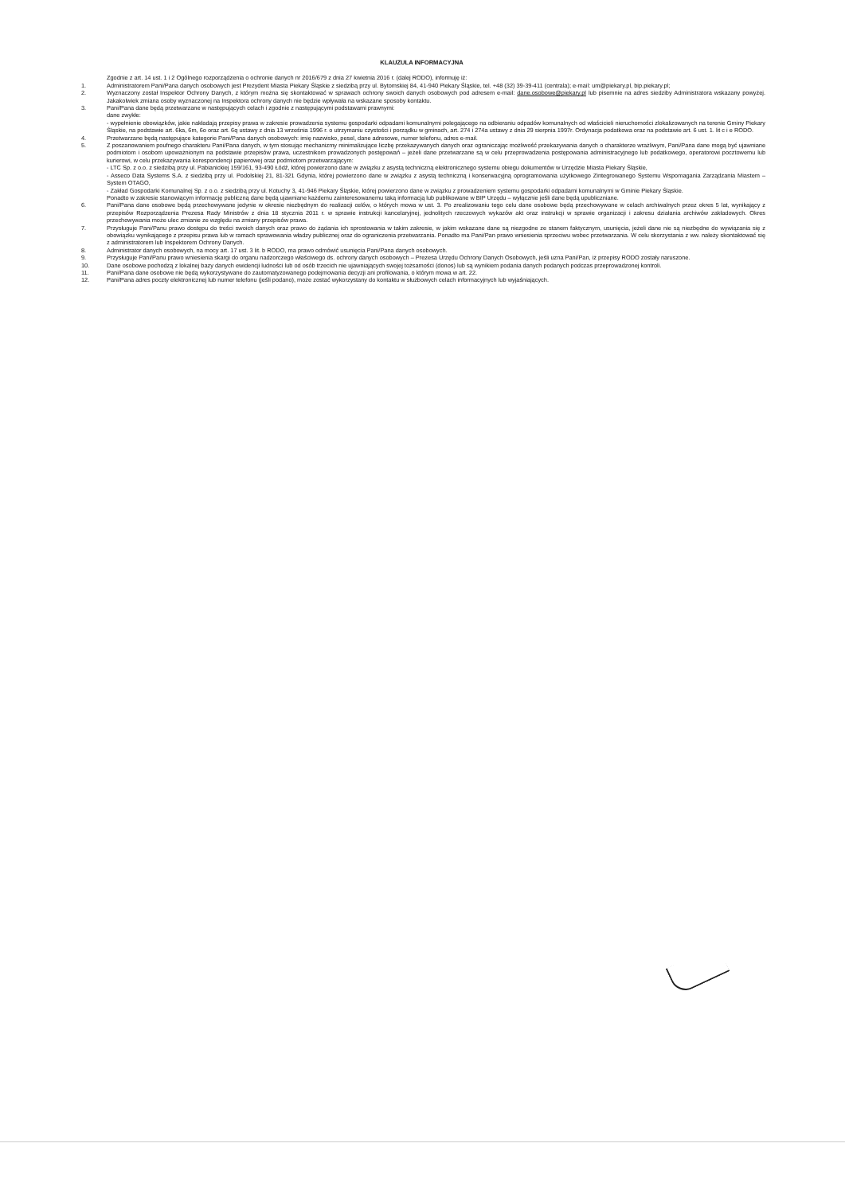KLAUZULA INFORMACYJNA
Zgodnie z art. 14 ust. 1 i 2 Ogólnego rozporządzenia o ochronie danych nr 2016/679 z dnia 27 kwietnia 2016 r. (dalej RODO), informuję iż:
1. Administratorem Pani/Pana danych osobowych jest Prezydent Miasta Piekary Śląskie z siedzibą przy ul. Bytomskiej 84, 41-940 Piekary Śląskie, tel. +48 (32) 39-39-411 (centrala); e-mail: um@piekary.pl, bip.piekary.pl;
2. Wyznaczony został Inspektor Ochrony Danych, z którym można się skontaktować w sprawach ochrony swoich danych osobowych pod adresem e-mail: dane.osobowe@piekary.pl lub pisemnie na adres siedziby Administratora wskazany powyżej. Jakakolwiek zmiana osoby wyznaczonej na Inspektora ochrony danych nie będzie wpływała na wskazane sposoby kontaktu.
3. Pani/Pana dane będą przetwarzane w następujących celach i zgodnie z następującymi podstawami prawnymi:
dane zwykłe:
- wypełnienie obowiązków, jakie nakładają przepisy prawa w zakresie prowadzenia systemu gospodarki odpadami komunalnymi polegającego na odbieraniu odpadów komunalnych od właścicieli nieruchomości zlokalizowanych na terenie Gminy Piekary Śląskie, na podstawie art. 6ka, 6m, 6o oraz art. 6q ustawy z dnia 13 września 1996 r. o utrzymaniu czystości i porządku w gminach, art. 274 i 274a ustawy z dnia 29 sierpnia 1997r. Ordynacja podatkowa oraz na podstawie art. 6 ust. 1. lit c i e RODO.
4. Przetwarzane będą następujące kategorie Pani/Pana danych osobowych: imię nazwisko, pesel, dane adresowe, numer telefonu, adres e-mail.
5. Z poszanowaniem poufnego charakteru Pani/Pana danych, w tym stosując mechanizmy minimalizujące liczbę przekazywanych danych oraz ograniczając możliwość przekazywania danych o charakterze wrażliwym, Pani/Pana dane mogą być ujawniane podmiotom i osobom upoważnionym na podstawie przepisów prawa, uczestnikom prowadzonych postępowań – jeżeli dane przetwarzane są w celu przeprowadzenia postępowania administracyjnego lub podatkowego, operatorowi pocztowemu lub kurierowi, w celu przekazywania korespondencji papierowej oraz podmiotom przetwarzającym:
- LTC Sp. z o.o. z siedzibą przy ul. Pabianickiej 159/161, 93-490 Łódź, której powierzono dane w związku z asystą techniczną elektronicznego systemu obiegu dokumentów w Urzędzie Miasta Piekary Śląskie,
- Asseco Data Systems S.A. z siedzibą przy ul. Podolskiej 21, 81-321 Gdynia, której powierzono dane w związku z asystą techniczną i konserwacyjną oprogramowania użytkowego Zintegrowanego Systemu Wspomagania Zarządzania Miastem – System OTAGO,
- Zakład Gospodarki Komunalnej Sp. z o.o. z siedzibą przy ul. Kotuchy 3, 41-946 Piekary Śląskie, której powierzono dane w związku z prowadzeniem systemu gospodarki odpadami komunalnymi w Gminie Piekary Śląskie.
Ponadto w zakresie stanowiącym informację publiczną dane będą ujawniane każdemu zainteresowanemu taką informacją lub publikowane w BIP Urzędu – wyłącznie jeśli dane będą upubliczniane.
6. Pani/Pana dane osobowe będą przechowywane jedynie w okresie niezbędnym do realizacji celów, o których mowa w ust. 3. Po zrealizowaniu tego celu dane osobowe będą przechowywane w celach archiwalnych przez okres 5 lat, wynikający z przepisów Rozporządzenia Prezesa Rady Ministrów z dnia 18 stycznia 2011 r. w sprawie instrukcji kancelaryjnej, jednolitych rzeczowych wykazów akt oraz instrukcji w sprawie organizacji i zakresu działania archiwów zakładowych. Okres przechowywania może ulec zmianie ze względu na zmiany przepisów prawa.
7. Przysługuje Pani/Panu prawo dostępu do treści swoich danych oraz prawo do żądania ich sprostowania w takim zakresie, w jakim wskazane dane są niezgodne ze stanem faktycznym, usunięcia, jeżeli dane nie są niezbędne do wywiązania się z obowiązku wynikającego z przepisu prawa lub w ramach sprawowania władzy publicznej oraz do ograniczenia przetwarzania. Ponadto ma Pani/Pan prawo wniesienia sprzeciwu wobec przetwarzania. W celu skorzystania z ww. należy skontaktować się z administratorem lub Inspektorem Ochrony Danych.
8. Administrator danych osobowych, na mocy art. 17 ust. 3 lit. b RODO, ma prawo odmówić usunięcia Pani/Pana danych osobowych.
9. Przysługuje Pani/Panu prawo wniesienia skargi do organu nadzorczego właściwego ds. ochrony danych osobowych – Prezesa Urzędu Ochrony Danych Osobowych, jeśli uzna Pani/Pan, iż przepisy RODO zostały naruszone.
10. Dane osobowe pochodzą z lokalnej bazy danych ewidencji ludności lub od osób trzecich nie ujawniających swojej tożsamości (donos) lub są wynikiem podania danych podanych podczas przeprowadzonej kontroli.
11. Pani/Pana dane osobowe nie będą wykorzystywane do zautomatyzowanego podejmowania decyzji ani profilowania, o którym mowa w art. 22.
12. Pani/Pana adres poczty elektronicznej lub numer telefonu (jeśli podano), może zostać wykorzystany do kontaktu w służbowych celach informacyjnych lub wyjaśniających.